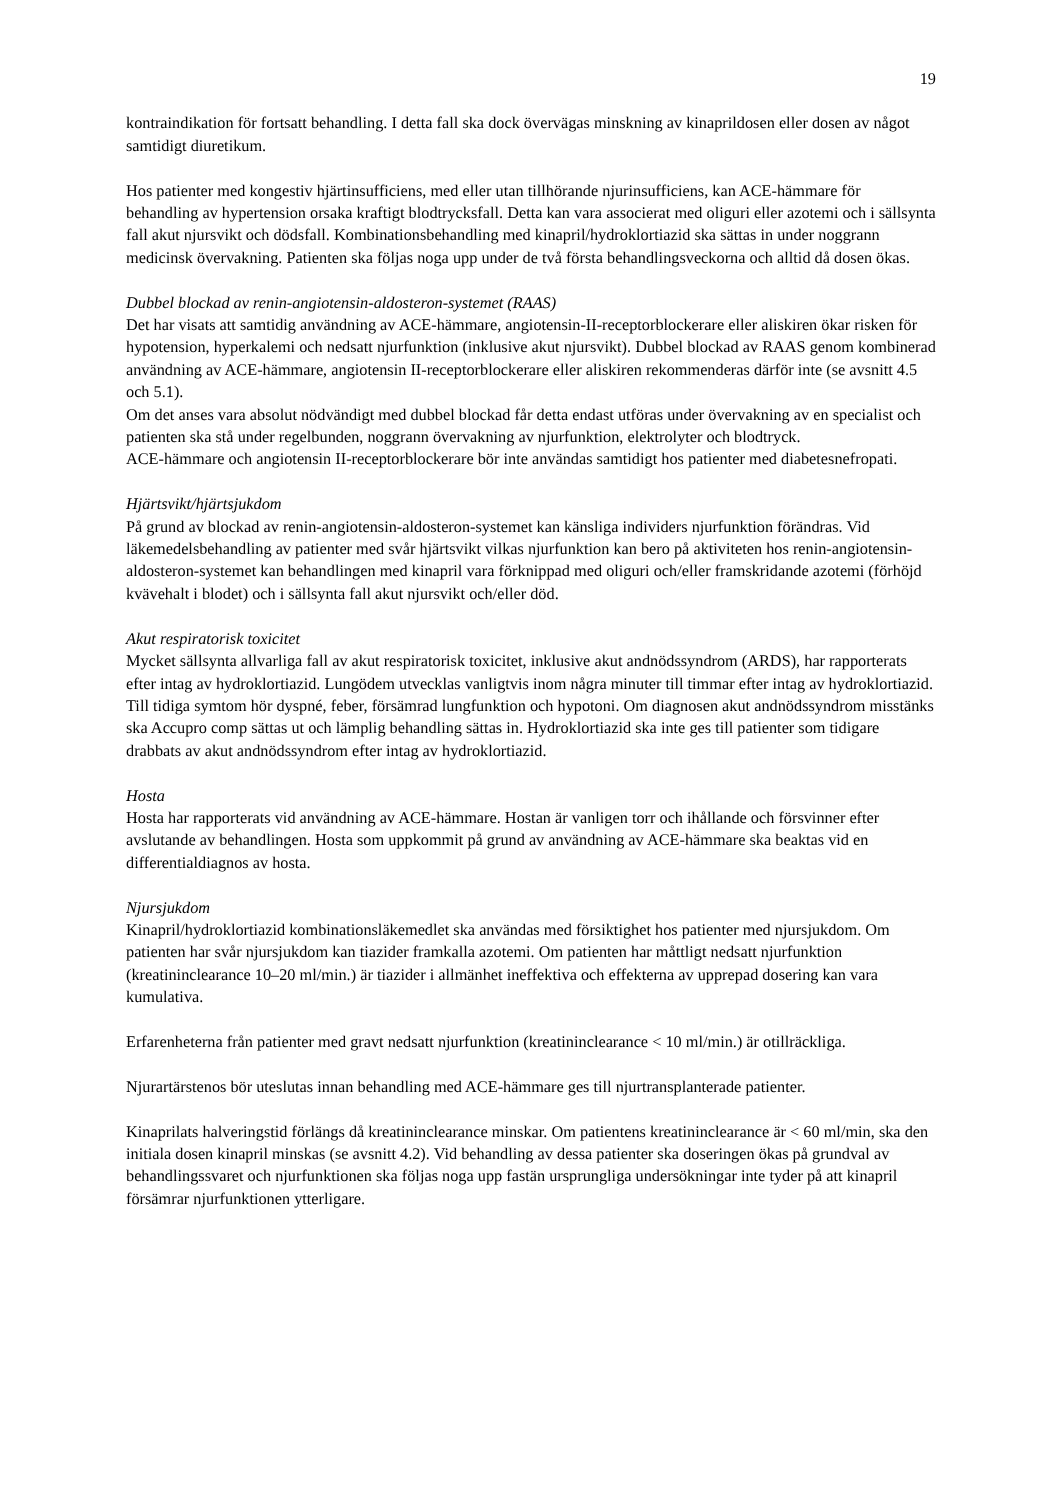19
kontraindikation för fortsatt behandling. I detta fall ska dock övervägas minskning av kinaprildosen eller dosen av något samtidigt diuretikum.
Hos patienter med kongestiv hjärtinsufficiens, med eller utan tillhörande njurinsufficiens, kan ACE-hämmare för behandling av hypertension orsaka kraftigt blodtrycksfall. Detta kan vara associerat med oliguri eller azotemi och i sällsynta fall akut njursvikt och dödsfall. Kombinationsbehandling med kinapril/hydroklortiazid ska sättas in under noggrann medicinsk övervakning. Patienten ska följas noga upp under de två första behandlingsveckorna och alltid då dosen ökas.
Dubbel blockad av renin-angiotensin-aldosteron-systemet (RAAS)
Det har visats att samtidig användning av ACE-hämmare, angiotensin-II-receptorblockerare eller aliskiren ökar risken för hypotension, hyperkalemi och nedsatt njurfunktion (inklusive akut njursvikt). Dubbel blockad av RAAS genom kombinerad användning av ACE-hämmare, angiotensin II-receptorblockerare eller aliskiren rekommenderas därför inte (se avsnitt 4.5 och 5.1).
Om det anses vara absolut nödvändigt med dubbel blockad får detta endast utföras under övervakning av en specialist och patienten ska stå under regelbunden, noggrann övervakning av njurfunktion, elektrolyter och blodtryck.
ACE-hämmare och angiotensin II-receptorblockerare bör inte användas samtidigt hos patienter med diabetesnefropati.
Hjärtsvikt/hjärtsjukdom
På grund av blockad av renin-angiotensin-aldosteron-systemet kan känsliga individers njurfunktion förändras. Vid läkemedelsbehandling av patienter med svår hjärtsvikt vilkas njurfunktion kan bero på aktiviteten hos renin-angiotensin-aldosteron-systemet kan behandlingen med kinapril vara förknippad med oliguri och/eller framskridande azotemi (förhöjd kvävehalt i blodet) och i sällsynta fall akut njursvikt och/eller död.
Akut respiratorisk toxicitet
Mycket sällsynta allvarliga fall av akut respiratorisk toxicitet, inklusive akut andnödssyndrom (ARDS), har rapporterats efter intag av hydroklortiazid. Lungödem utvecklas vanligtvis inom några minuter till timmar efter intag av hydroklortiazid. Till tidiga symtom hör dyspné, feber, försämrad lungfunktion och hypotoni. Om diagnosen akut andnödssyndrom misstänks ska Accupro comp sättas ut och lämplig behandling sättas in. Hydroklortiazid ska inte ges till patienter som tidigare drabbats av akut andnödssyndrom efter intag av hydroklortiazid.
Hosta
Hosta har rapporterats vid användning av ACE-hämmare. Hostan är vanligen torr och ihållande och försvinner efter avslutande av behandlingen. Hosta som uppkommit på grund av användning av ACE-hämmare ska beaktas vid en differentialdiagnos av hosta.
Njursjukdom
Kinapril/hydroklortiazid kombinationsläkemedlet ska användas med försiktighet hos patienter med njursjukdom. Om patienten har svår njursjukdom kan tiazider framkalla azotemi. Om patienten har måttligt nedsatt njurfunktion (kreatininclearance 10–20 ml/min.) är tiazider i allmänhet ineffektiva och effekterna av upprepad dosering kan vara kumulativa.
Erfarenheterna från patienter med gravt nedsatt njurfunktion (kreatininclearance < 10 ml/min.) är otillräckliga.
Njurartärstenos bör uteslutas innan behandling med ACE-hämmare ges till njurtransplanterade patienter.
Kinaprilats halveringstid förlängs då kreatininclearance minskar. Om patientens kreatininclearance är < 60 ml/min, ska den initiala dosen kinapril minskas (se avsnitt 4.2). Vid behandling av dessa patienter ska doseringen ökas på grundval av behandlingssvaret och njurfunktionen ska följas noga upp fastän ursprungliga undersökningar inte tyder på att kinapril försämrar njurfunktionen ytterligare.